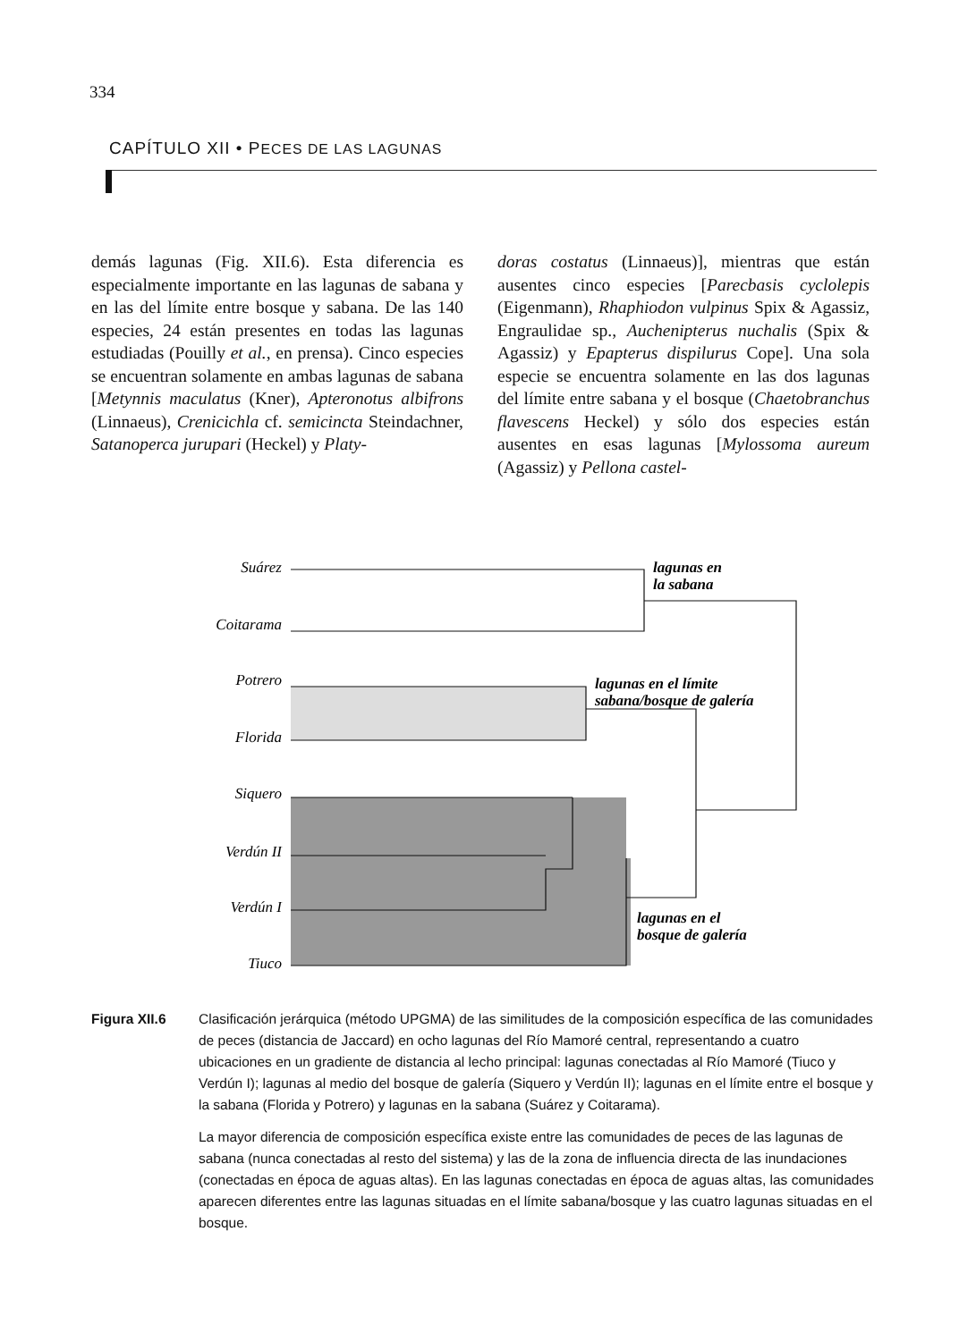334
CAPÍTULO XII • PECES DE LAS LAGUNAS
demás lagunas (Fig. XII.6). Esta diferencia es especialmente importante en las lagunas de sabana y en las del límite entre bosque y sabana. De las 140 especies, 24 están presentes en todas las lagunas estudiadas (Pouilly et al., en prensa). Cinco especies se encuentran solamente en ambas lagunas de sabana [Metynnis maculatus (Kner), Apteronotus albifrons (Linnaeus), Crenicichla cf. semicincta Steindachner, Satanoperca jurupari (Heckel) y Platy-
doras costatus (Linnaeus)], mientras que están ausentes cinco especies [Parecbasis cyclolepis (Eigenmann), Rhaphiodon vulpinus Spix & Agassiz, Engraulidae sp., Auchenipterus nuchalis (Spix & Agassiz) y Epapterus dispilurus Cope]. Una sola especie se encuentra solamente en las dos lagunas del límite entre sabana y el bosque (Chaetobranchus flavescens Heckel) y sólo dos especies están ausentes en esas lagunas [Mylossoma aureum (Agassiz) y Pellona castel-
Suárez
Coitarama
Potrero
Florida
Siquero
Verdún II
Verdún I
Tiuco
lagunas en
la sabana
lagunas en el límite
sabana/bosque de galería
lagunas en el
bosque de galería
Figura XII.6 Clasificación jerárquica (método UPGMA) de las similitudes de la composición específica de las comunidades de peces (distancia de Jaccard) en ocho lagunas del Río Mamoré central, representando a cuatro ubicaciones en un gradiente de distancia al lecho principal: lagunas conectadas al Río Mamoré (Tiuco y Verdún I); lagunas al medio del bosque de galería (Siquero y Verdún II); lagunas en el límite entre el bosque y la sabana (Florida y Potrero) y lagunas en la sabana (Suárez y Coitarama).
La mayor diferencia de composición específica existe entre las comunidades de peces de las lagunas de sabana (nunca conectadas al resto del sistema) y las de la zona de influencia directa de las inundaciones (conectadas en época de aguas altas). En las lagunas conectadas en época de aguas altas, las comunidades aparecen diferentes entre las lagunas situadas en el límite sabana/bosque y las cuatro lagunas situadas en el bosque.